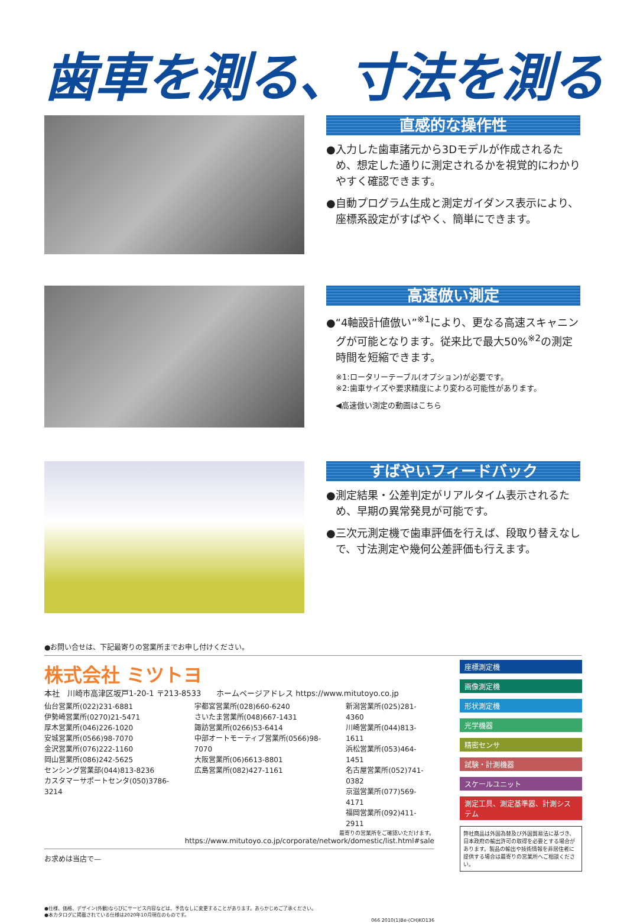歯車を測る、寸法を測る
直感的な操作性
●入力した歯車諸元から3Dモデルが作成されるため、想定した通りに測定されるかを視覚的にわかりやすく確認できます。
●自動プログラム生成と測定ガイダンス表示により、座標系設定がすばやく、簡単にできます。
高速倣い測定
●“4軸設計値倣い”<sup>※1</sup>により、更なる高速スキャニングが可能となります。従来比で最大50%<sup>※2</sup>の測定時間を短縮できます。
※1:ロータリーテーブル(オプション)が必要です。
※2:歯車サイズや要求精度により変わる可能性があります。
◀高速倣い測定の動画はこちら
すばやいフィードバック
●測定結果・公差判定がリアルタイム表示されるため、早期の異常発見が可能です。
●三次元測定機で歯車評価を行えば、段取り替えなしで、寸法測定や幾何公差評価も行えます。
●お問い合せは、下記最寄りの営業所までお申し付けください。
株式会社 ミツトヨ
本社　川崎市高津区坂戸1-20-1 〒213-8533　　ホームページアドレス https://www.mitutoyo.co.jp
仙台営業所(022)231-6881
伊勢崎営業所(0270)21-5471
厚木営業所(046)226-1020
安城営業所(0566)98-7070
金沢営業所(076)222-1160
岡山営業所(086)242-5625
センシング営業部(044)813-8236
カスタマーサポートセンタ(050)3786-3214
宇都宮営業所(028)660-6240
さいたま営業所(048)667-1431
諏訪営業所(0266)53-6414
中部オートモーティブ営業所(0566)98-7070
大阪営業所(06)6613-8801
広島営業所(082)427-1161
新潟営業所(025)281-4360
川崎営業所(044)813-1611
浜松営業所(053)464-1451
名古屋営業所(052)741-0382
京滋営業所(077)569-4171
福岡営業所(092)411-2911
最寄りの営業所をご確認いただけます。
https://www.mitutoyo.co.jp/corporate/network/domestic/list.html#sale
お求めは当店で—
●仕様、価格、デザイン(外観)ならびにサービス内容などは、予告なしに変更することがあります。あらかじめご了承ください。
●本カタログに掲載されている仕様は2020年10月現在のものです。
066 2010(1)Be-(CH)KO136
座標測定機
画像測定機
形状測定機
光学機器
精密センサ
試験・計測機器
スケールユニット
測定工具、測定基準器、計測システム
弊社商品は外国為替及び外国貿易法に基づき、日本政府の輸出許可の取得を必要とする場合があります。製品の輸出や技術情報を非居住者に提供する場合は最寄りの営業所へご相談ください。